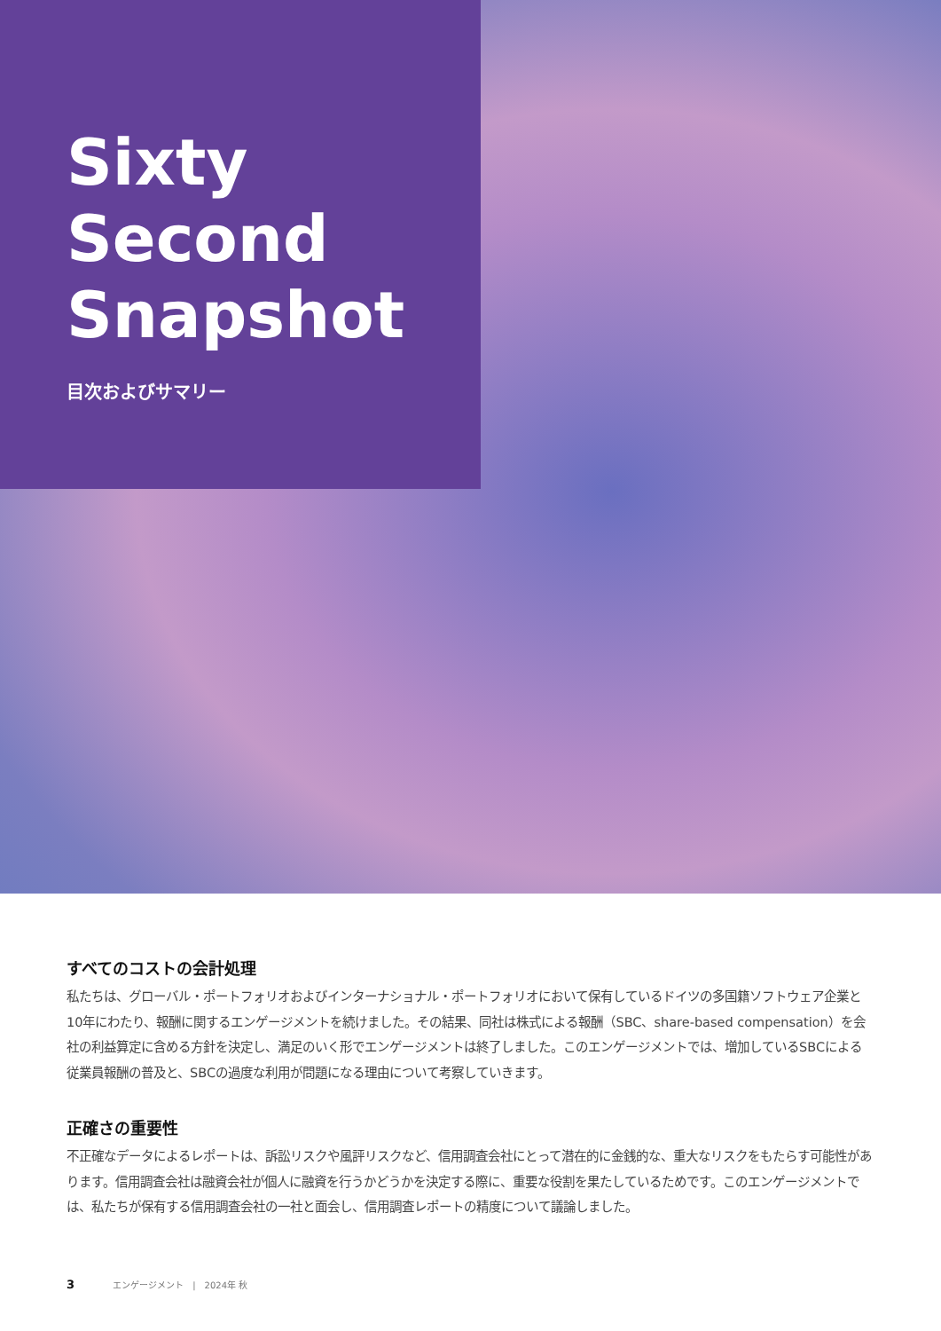Sixty
Second
Snapshot
目次およびサマリー
すべてのコストの会計処理
私たちは、グローバル・ポートフォリオおよびインターナショナル・ポートフォリオにおいて保有しているドイツの多国籍ソフトウェア企業と10年にわたり、報酬に関するエンゲージメントを続けました。その結果、同社は株式による報酬（SBC、share-based compensation）を会社の利益算定に含める方針を決定し、満足のいく形でエンゲージメントは終了しました。このエンゲージメントでは、増加しているSBCによる従業員報酬の普及と、SBCの過度な利用が問題になる理由について考察していきます。
正確さの重要性
不正確なデータによるレポートは、訴訟リスクや風評リスクなど、信用調査会社にとって潜在的に金銭的な、重大なリスクをもたらす可能性があります。信用調査会社は融資会社が個人に融資を行うかどうかを決定する際に、重要な役割を果たしているためです。このエンゲージメントでは、私たちが保有する信用調査会社の一社と面会し、信用調査レポートの精度について議論しました。
3 エンゲージメント　|　2024年 秋